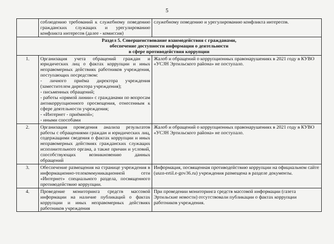5
| | соблюдению требований к служебному поведению гражданских служащих и урегулированию конфликта интересов (далее - комиссия) | служебному поведению и урегулированию конфликта интересов. |
| Раздел 5. Совершенствование взаимодействия с гражданами, обеспечение доступности информации о деятельности в сфере противодействия коррупции | | |
| 1. | Организация учета обращений граждан и юридических лиц о фактах коррупции и иных неправомерных действиях работников учреждения, поступающих посредством: - личного приёма директора учреждения (заместителем директора учреждения); - письменных обращений; - работы «прямой линии» с гражданами по вопросам антикоррупционного просвещения, отнесенным к сфере деятельности учреждения; - «Интернет - приёмной»; - иными способами | Жалоб и обращений о коррупционных правонарушениях в 2021 году в КУВО «УСЗН Эртильского района» не поступало. |
| 2. | Организация проведения анализа результатов работы с обращениями граждан и юридических лиц, содержащими сведения о фактах коррупции и иных неправомерных действиях гражданских служащих исполнительного органа, а также причин и условий, способствующих возникновению данных обращений | Жалоб и обращений о коррупционных правонарушениях в 2021 году в КУВО «УСЗН Эртильского района» не поступало. |
| 3. | Обеспечение размещения на странице учреждения в информационно-телекоммуникационной сети «Интернет» специального раздела, посвященного противодействию коррупции. | Информация, посвященная противодействию коррупции на официальном сайте (uszn-ertil.e-gov36.ru) учреждения размещена в разделе документы. |
| 4. | Проведение мониторинга средств массовой информации на наличие публикаций о фактах коррупции и иных неправомерных действиях работников учреждения | При проведении мониторинга средств массовой информации (газета Эртильские новости) отсутствовали публикации о фактах коррупции работников учреждения. |